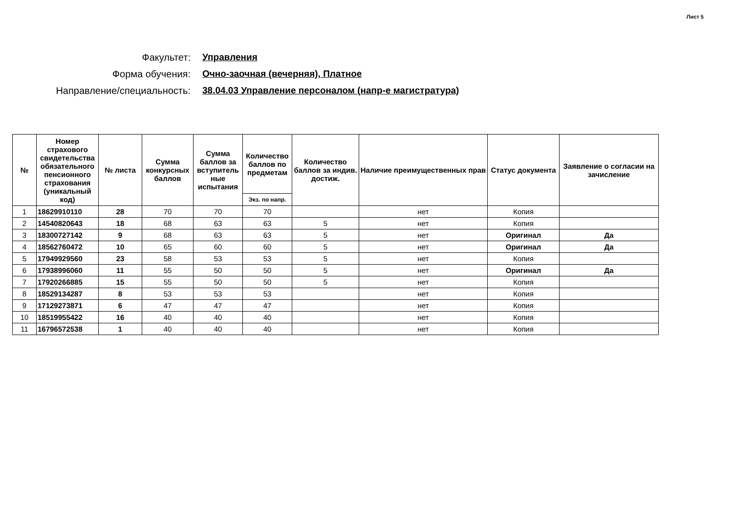Лист 5
Факультет: Управления
Форма обучения:
Очно-заочная (вечерняя), Платное
Направление/специальность:
38.04.03 Управление персоналом (напр-е магистратура)
| № | Номер страхового свидетельства обязательного пенсионного страхования (уникальный код) | № листа | Сумма конкурсных баллов | Сумма баллов за вступитель ные испытания | Количество баллов по предметам | Количество баллов за индив. достиж. | Наличие преимущественных прав | Статус документа | Заявление о согласии на зачисление |
| --- | --- | --- | --- | --- | --- | --- | --- | --- | --- |
| | | | | | Экз. по напр. | | | | |
| 1 | 18629910110 | 28 | 70 | 70 | 70 | | нет | Копия | |
| 2 | 14540820643 | 18 | 68 | 63 | 63 | 5 | нет | Копия | |
| 3 | 18300727142 | 9 | 68 | 63 | 63 | 5 | нет | Оригинал | Да |
| 4 | 18562760472 | 10 | 65 | 60 | 60 | 5 | нет | Оригинал | Да |
| 5 | 17949929560 | 23 | 58 | 53 | 53 | 5 | нет | Копия | |
| 6 | 17938996060 | 11 | 55 | 50 | 50 | 5 | нет | Оригинал | Да |
| 7 | 17920266885 | 15 | 55 | 50 | 50 | 5 | нет | Копия | |
| 8 | 18529134287 | 8 | 53 | 53 | 53 | | нет | Копия | |
| 9 | 17129273871 | 6 | 47 | 47 | 47 | | нет | Копия | |
| 10 | 18519955422 | 16 | 40 | 40 | 40 | | нет | Копия | |
| 11 | 16796572538 | 1 | 40 | 40 | 40 | | нет | Копия | |